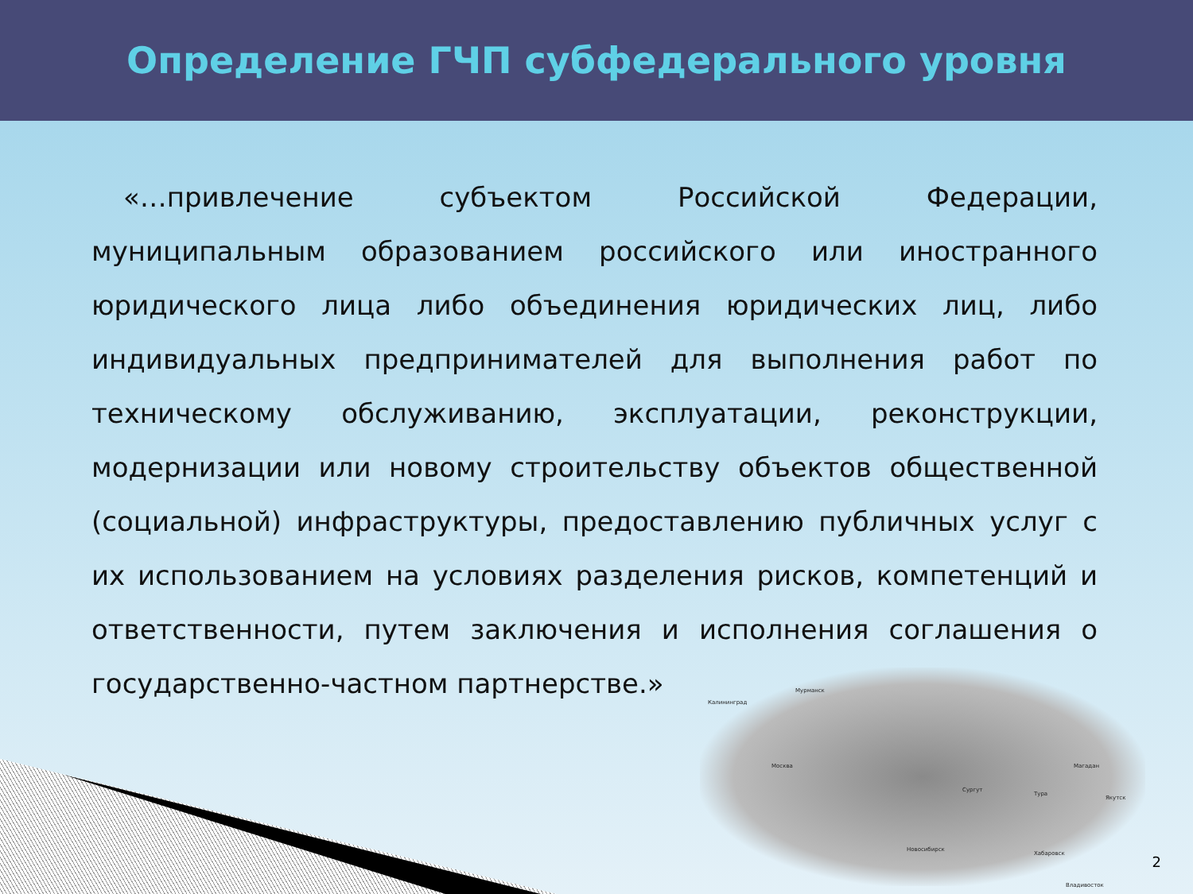Определение ГЧП субфедерального уровня
«…привлечение субъектом Российской Федерации, муниципальным образованием российского или иностранного юридического лица либо объединения юридических лиц, либо индивидуальных предпринимателей для выполнения работ по техническому обслуживанию, эксплуатации, реконструкции, модернизации или новому строительству объектов общественной (социальной) инфраструктуры, предоставлению публичных услуг с их использованием на условиях разделения рисков, компетенций и ответственности, путем заключения и исполнения соглашения о государственно-частном партнерстве.»
Калининград
Мурманск
Москва
Сургут
Тура
Якутск
Магадан
Новосибирск
Хабаровск
Владивосток
2